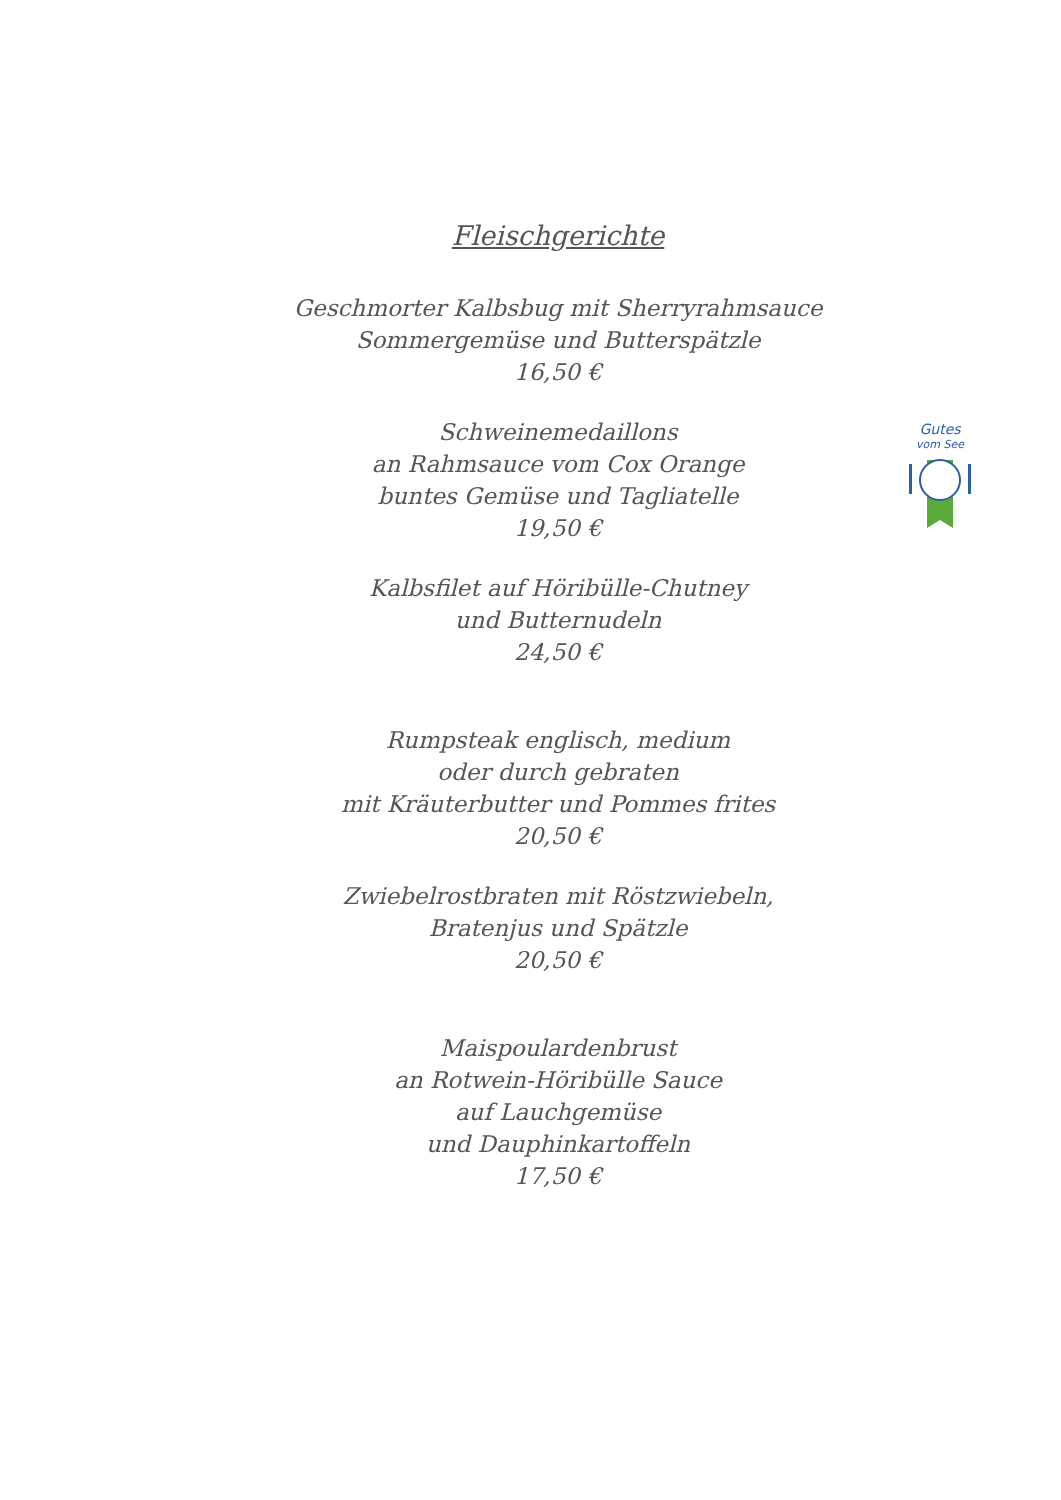Fleischgerichte
Geschmorter Kalbsbug mit Sherryrahmsauce
Sommergemüse und Butterspätzle
16,50 €
Schweinemedaillons
an Rahmsauce vom Cox Orange
buntes Gemüse und Tagliatelle
19,50 €
Kalbsfilet auf Höribülle-Chutney
und Butternudeln
24,50 €
Rumpsteak englisch, medium
oder durch gebraten
mit Kräuterbutter und Pommes frites
20,50 €
Zwiebelrostbraten mit Röstzwiebeln,
Bratenjus und Spätzle
20,50 €
Maispoulardenbrust
an Rotwein-Höribülle Sauce
auf Lauchgemüse
und Dauphinkartoffeln
17,50 €
Gutes
vom See